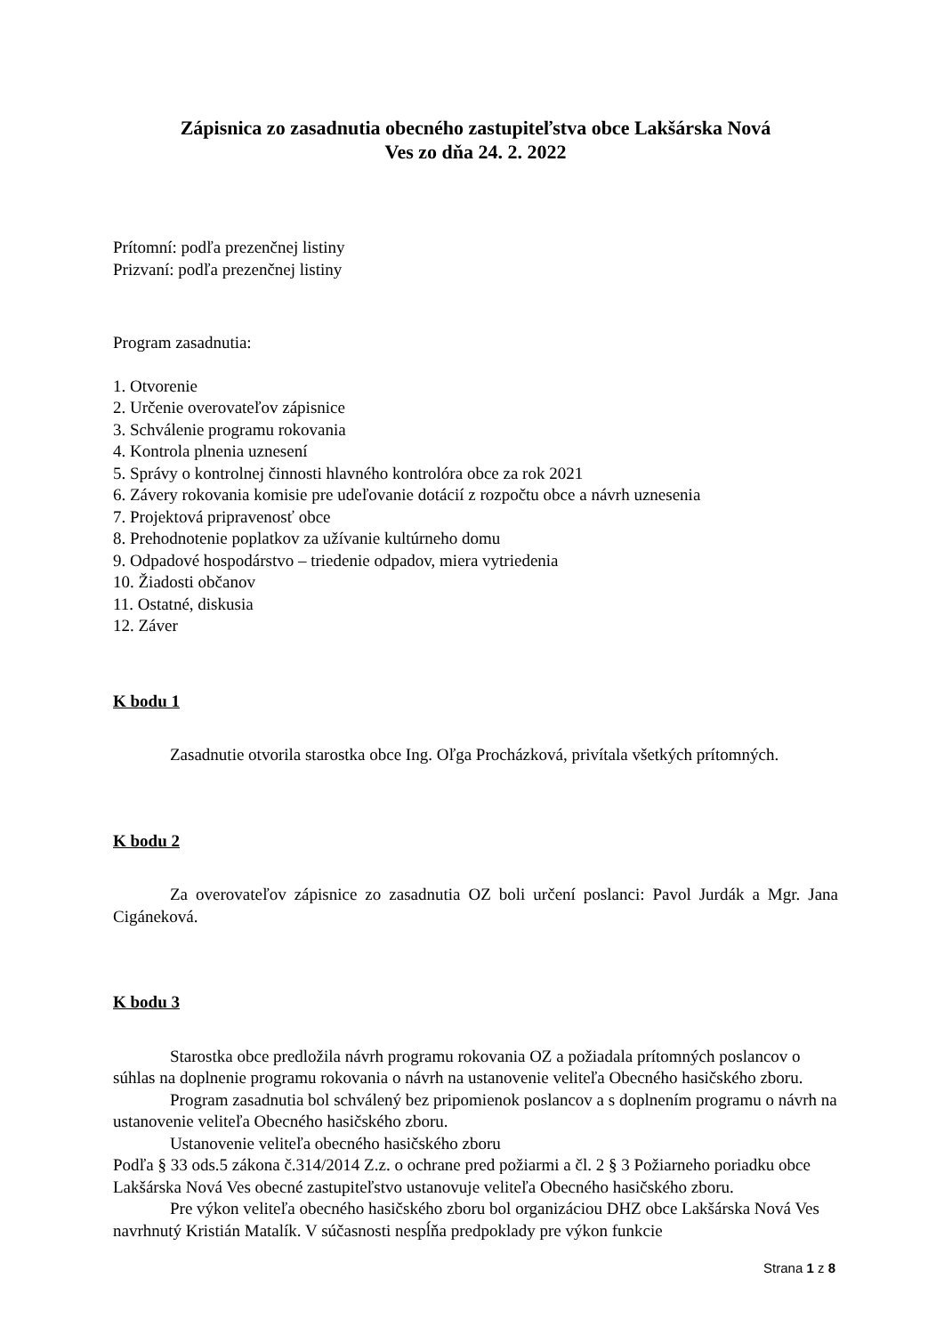Zápisnica zo zasadnutia obecného zastupiteľstva obce Lakšárska Nová
Ves zo dňa 24. 2. 2022
Prítomní: podľa prezenčnej listiny
Prizvaní: podľa prezenčnej listiny
Program zasadnutia:
1. Otvorenie
2. Určenie overovateľov zápisnice
3. Schválenie programu rokovania
4. Kontrola plnenia uznesení
5. Správy o kontrolnej činnosti hlavného kontrolóra obce za rok 2021
6. Závery rokovania komisie pre udeľovanie dotácií z rozpočtu obce a návrh uznesenia
7. Projektová pripravenosť obce
8. Prehodnotenie poplatkov za užívanie kultúrneho domu
9. Odpadové hospodárstvo – triedenie odpadov, miera vytriedenia
10. Žiadosti občanov
11. Ostatné, diskusia
12. Záver
K bodu 1
Zasadnutie otvorila starostka obce Ing. Oľga Procházková, privítala všetkých prítomných.
K bodu 2
Za overovateľov zápisnice zo zasadnutia OZ boli určení poslanci: Pavol Jurdák a Mgr. Jana Cigáneková.
K bodu 3
Starostka obce predložila návrh programu rokovania OZ a požiadala prítomných poslancov o súhlas na doplnenie programu rokovania o návrh na ustanovenie veliteľa Obecného hasičského zboru.
Program zasadnutia bol schválený bez pripomienok poslancov a s doplnením programu o návrh na ustanovenie veliteľa Obecného hasičského zboru.
Ustanovenie veliteľa obecného hasičského zboru
Podľa § 33 ods.5 zákona č.314/2014 Z.z. o ochrane pred požiarmi a čl. 2 § 3 Požiarneho poriadku obce Lakšárska Nová Ves obecné zastupiteľstvo ustanovuje veliteľa Obecného hasičského zboru.
Pre výkon veliteľa obecného hasičského zboru bol organizáciou DHZ obce Lakšárska Nová Ves navrhnutý Kristián Matalík. V súčasnosti nespĺňa predpoklady pre výkon funkcie
Strana 1 z 8